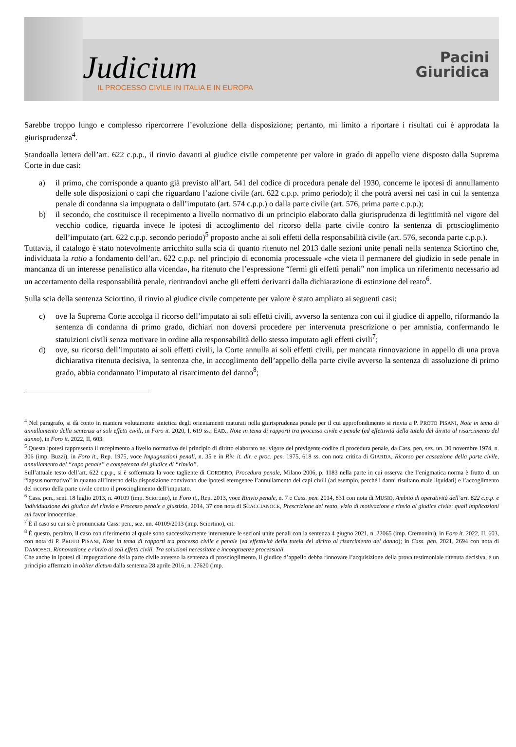Judicium
IL PROCESSO CIVILE IN ITALIA E IN EUROPA
Pacini
Giuridica
Sarebbe troppo lungo e complesso ripercorrere l’evoluzione della disposizione; pertanto, mi limito a riportare i risultati cui è approdata la giurisprudenza<sup>4</sup>.
Standoalla lettera dell’art. 622 c.p.p., il rinvio davanti al giudice civile competente per valore in grado di appello viene disposto dalla Suprema Corte in due casi:
a) il primo, che corrisponde a quanto già previsto all’art. 541 del codice di procedura penale del 1930, concerne le ipotesi di annullamento delle sole disposizioni o capi che riguardano l’azione civile (art. 622 c.p.p. primo periodo); il che potrà aversi nei casi in cui la sentenza penale di condanna sia impugnata o dall’imputato (art. 574 c.p.p.) o dalla parte civile (art. 576, prima parte c.p.p.);
b) il secondo, che costituisce il recepimento a livello normativo di un principio elaborato dalla giurisprudenza di legittimità nel vigore del vecchio codice, riguarda invece le ipotesi di accoglimento del ricorso della parte civile contro la sentenza di proscioglimento dell’imputato (art. 622 c.p.p. secondo periodo)<sup>5</sup> proposto anche ai soli effetti della responsabilità civile (art. 576, seconda parte c.p.p.).
Tuttavia, il catalogo è stato notevolmente arricchito sulla scia di quanto ritenuto nel 2013 dalle sezioni unite penali nella sentenza Sciortino che, individuata la ratio a fondamento dell’art. 622 c.p.p. nel principio di economia processuale «che vieta il permanere del giudizio in sede penale in mancanza di un interesse penalistico alla vicenda», ha ritenuto che l’espressione “fermi gli effetti penali” non implica un riferimento necessario ad un accertamento della responsabilità penale, rientrandovi anche gli effetti derivanti dalla dichiarazione di estinzione del reato<sup>6</sup>.
Sulla scia della sentenza Sciortino, il rinvio al giudice civile competente per valore è stato ampliato ai seguenti casi:
c) ove la Suprema Corte accolga il ricorso dell’imputato ai soli effetti civili, avverso la sentenza con cui il giudice di appello, riformando la sentenza di condanna di primo grado, dichiari non doversi procedere per intervenuta prescrizione o per amnistia, confermando le statuizioni civili senza motivare in ordine alla responsabilità dello stesso imputato agli effetti civili<sup>7</sup>;
d) ove, su ricorso dell’imputato ai soli effetti civili, la Corte annulla ai soli effetti civili, per mancata rinnovazione in appello di una prova dichiarativa ritenuta decisiva, la sentenza che, in accoglimento dell’appello della parte civile avverso la sentenza di assoluzione di primo grado, abbia condannato l’imputato al risarcimento del danno<sup>8</sup>;
<sup>4</sup> Nel paragrafo, si dà conto in maniera volutamente sintetica degli orientamenti maturati nella giurisprudenza penale per il cui approfondimento si rinvia a P. PROTO PISANI, Note in tema di annullamento della sentenza ai soli effetti civili, in Foro it. 2020, I, 619 ss.; EAD., Note in tema di rapporti tra processo civile e penale (ed effettività della tutela del diritto al risarcimento del danno), in Foro it. 2022, II, 603.
<sup>5</sup> Questa ipotesi rappresenta il recepimento a livello normativo del principio di diritto elaborato nel vigore del previgente codice di procedura penale, da Cass. pen, sez. un. 30 novembre 1974, n. 306 (imp. Buzzi), in Foro it., Rep. 1975, voce Impugnazioni penali, n. 35 e in Riv. it. dir. e proc. pen. 1975, 618 ss. con nota critica di GIARDA, Ricorso per cassazione della parte civile, annullamento del “capo penale” e competenza del giudice di “rinvio”.
Sull’attuale testo dell’art. 622 c.p.p., si è soffermata la voce tagliente di CORDERO, Procedura penale, Milano 2006, p. 1183 nella parte in cui osserva che l’enigmatica norma è frutto di un “lapsus normativo” in quanto all’interno della disposizione convivono due ipotesi eterogenee l’annullamento dei capi civili (ad esempio, perché i danni risultano male liquidati) e l’accoglimento del ricorso della parte civile contro il proscioglimento dell’imputato.
<sup>6</sup> Cass. pen., sent. 18 luglio 2013, n. 40109 (imp. Sciortino), in Foro it., Rep. 2013, voce Rinvio penale, n. 7 e Cass. pen. 2014, 831 con nota di MUSIO, Ambito di operatività dell’art. 622 c.p.p. e individuazione del giudice del rinvio e Processo penale e giustizia, 2014, 37 con nota di SCACCIANOCE, Prescrizione del reato, vizio di motivazione e rinvio al giudice civile: quali implicazioni sul favor innocentiae.
<sup>7</sup> È il caso su cui si è pronunciata Cass. pen., sez. un. 40109/2013 (imp. Sciortino), cit.
<sup>8</sup> È questo, peraltro, il caso con riferimento al quale sono successivamente intervenute le sezioni unite penali con la sentenza 4 giugno 2021, n. 22065 (imp. Cremonini), in Foro it. 2022, II, 603, con nota di P. PROTO PISANI, Note in tema di rapporti tra processo civile e penale (ed effettività della tutela del diritto al risarcimento del danno); in Cass. pen. 2021, 2694 con nota di DAMOSSO, Rinnovazione e rinvio ai soli effetti civili. Tra soluzioni necessitate e incongruenze processuali.
Che anche in ipotesi di impugnazione della parte civile avverso la sentenza di proscioglimento, il giudice d’appello debba rinnovare l’acquisizione della prova testimoniale ritenuta decisiva, è un principio affermato in obiter dictum dalla sentenza 28 aprile 2016, n. 27620 (imp.